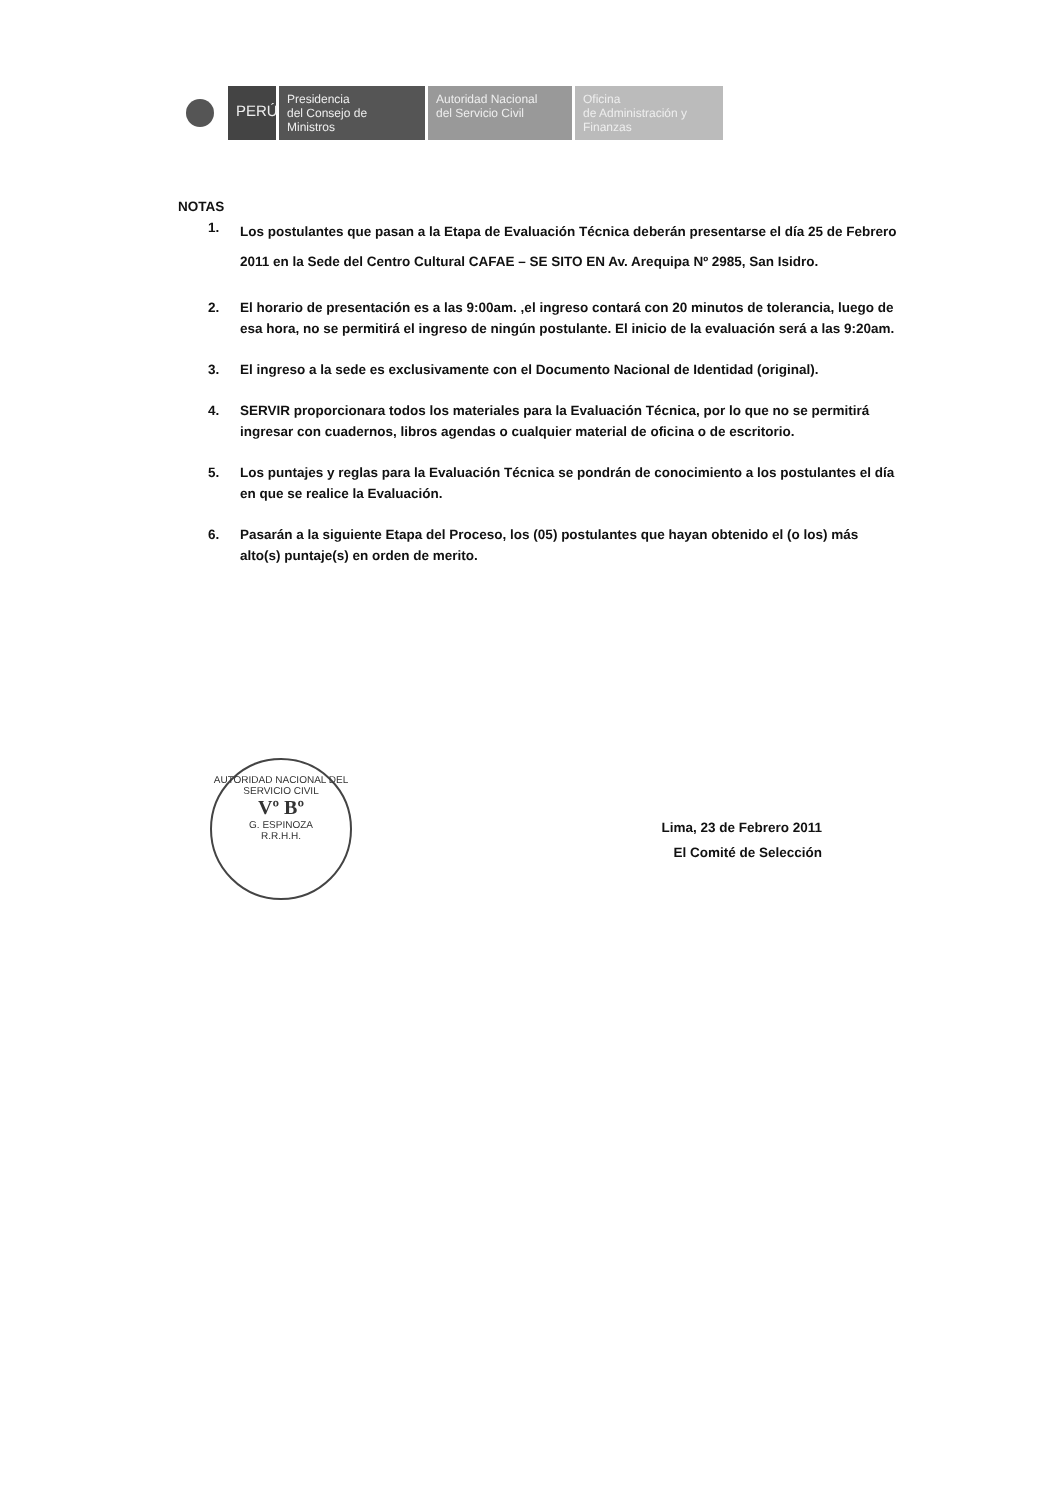PERÚ
Presidencia
del Consejo de Ministros
Autoridad Nacional
del Servicio Civil
Oficina
de Administración y
Finanzas
NOTAS
1. Los postulantes que pasan a la Etapa de Evaluación Técnica deberán presentarse el día 25 de Febrero 2011 en la Sede del Centro Cultural CAFAE – SE SITO EN Av. Arequipa Nº 2985, San Isidro.
2. El horario de presentación es a las 9:00am. ,el ingreso contará con 20 minutos de tolerancia, luego de esa hora, no se permitirá el ingreso de ningún postulante. El inicio de la evaluación será a las 9:20am.
3. El ingreso a la sede es exclusivamente con el Documento Nacional de Identidad (original).
4. SERVIR proporcionara todos los materiales para la Evaluación Técnica, por lo que no se permitirá ingresar con cuadernos, libros agendas o cualquier material de oficina o de escritorio.
5. Los puntajes y reglas para la Evaluación Técnica se pondrán de conocimiento a los postulantes el día en que se realice la Evaluación.
6. Pasarán a la siguiente Etapa del Proceso, los (05) postulantes que hayan obtenido el (o los) más alto(s) puntaje(s) en orden de merito.
AUTORIDAD NACIONAL DEL SERVICIO CIVIL
Vº Bº
G. ESPINOZA
R.R.H.H.
Lima, 23 de Febrero 2011
El Comité de Selección